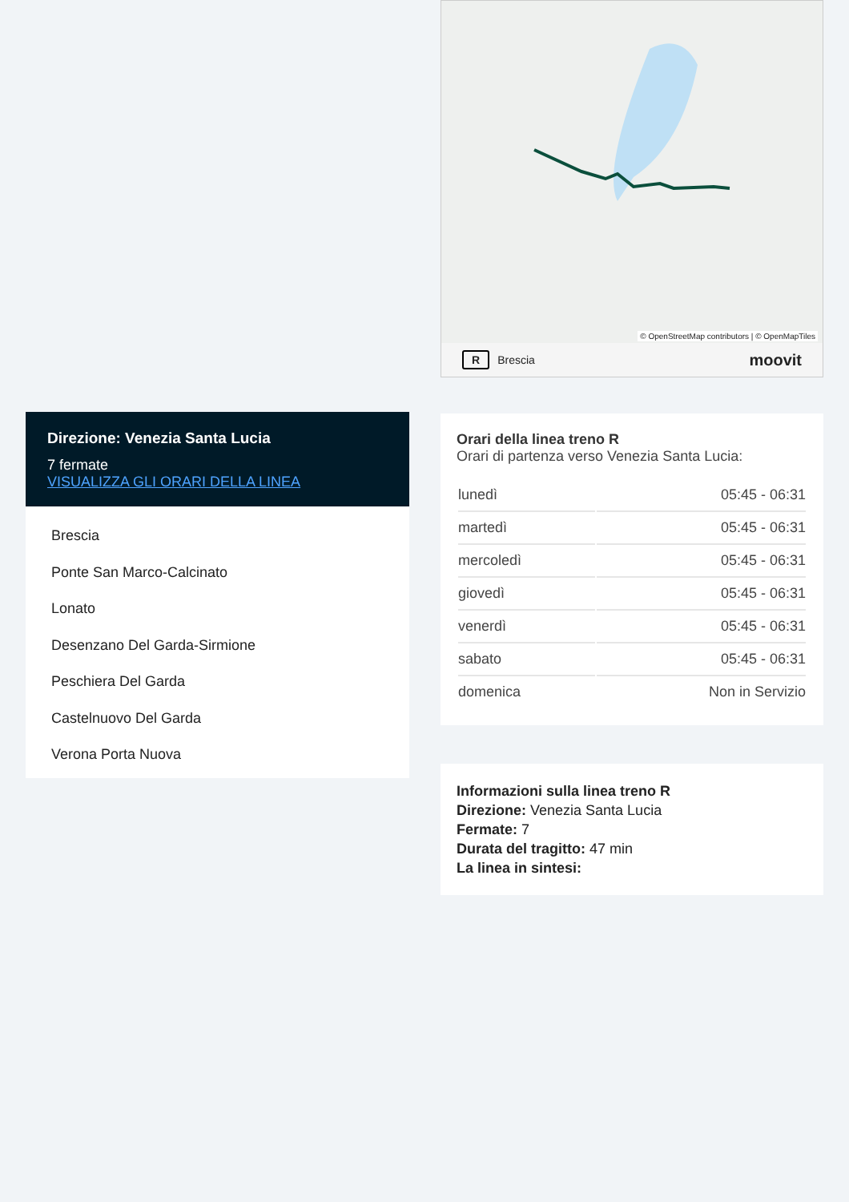Direzione: Venezia Santa Lucia
7 fermate
VISUALIZZA GLI ORARI DELLA LINEA
Brescia
Ponte San Marco-Calcinato
Lonato
Desenzano Del Garda-Sirmione
Peschiera Del Garda
Castelnuovo Del Garda
Verona Porta Nuova
© OpenStreetMap contributors | © OpenMapTiles
R Brescia moovit
Orari della linea treno R
Orari di partenza verso Venezia Santa Lucia:
| lunedì | 05:45 - 06:31 |
| martedì | 05:45 - 06:31 |
| mercoledì | 05:45 - 06:31 |
| giovedì | 05:45 - 06:31 |
| venerdì | 05:45 - 06:31 |
| sabato | 05:45 - 06:31 |
| domenica | Non in Servizio |
Informazioni sulla linea treno R
Direzione: Venezia Santa Lucia
Fermate: 7
Durata del tragitto: 47 min
La linea in sintesi: